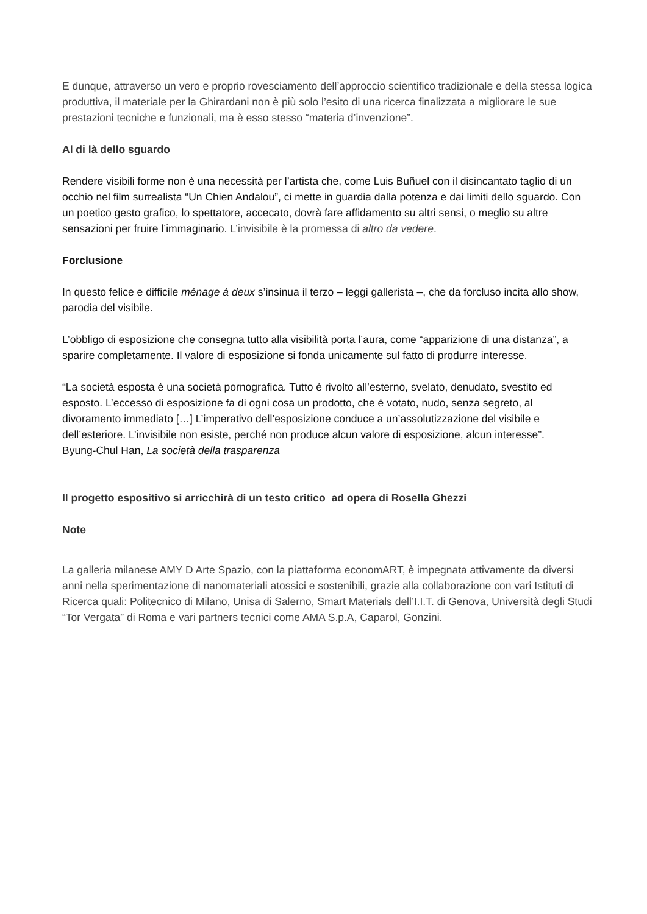E dunque, attraverso un vero e proprio rovesciamento dell’approccio scientifico tradizionale e della stessa logica produttiva, il materiale per la Ghirardani non è più solo l’esito di una ricerca finalizzata a migliorare le sue prestazioni tecniche e funzionali, ma è esso stesso “materia d’invenzione”.
Al di là dello sguardo
Rendere visibili forme non è una necessità per l’artista che, come Luis Buñuel con il disincantato taglio di un occhio nel film surrealista “Un Chien Andalou”, ci mette in guardia dalla potenza e dai limiti dello sguardo. Con un poetico gesto grafico, lo spettatore, accecato, dovrà fare affidamento su altri sensi, o meglio su altre sensazioni per fruire l’immaginario. L’invisibile è la promessa di altro da vedere.
Forclusione
In questo felice e difficile ménage à deux s’insinua il terzo – leggi gallerista –, che da forcluso incita allo show, parodia del visibile.
L’obbligo di esposizione che consegna tutto alla visibilità porta l’aura, come “apparizione di una distanza”, a sparire completamente. Il valore di esposizione si fonda unicamente sul fatto di produrre interesse.
“La società esposta è una società pornografica. Tutto è rivolto all’esterno, svelato, denudato, svestito ed esposto. L’eccesso di esposizione fa di ogni cosa un prodotto, che è votato, nudo, senza segreto, al divoramento immediato […] L’imperativo dell’esposizione conduce a un’assolutizzazione del visibile e dell’esteriore. L’invisibile non esiste, perché non produce alcun valore di esposizione, alcun interesse”.
Byung-Chul Han, La società della trasparenza
Il progetto espositivo si arricchirà di un testo critico ad opera di Rosella Ghezzi
Note
La galleria milanese AMY D Arte Spazio, con la piattaforma economART, è impegnata attivamente da diversi anni nella sperimentazione di nanomateriali atossici e sostenibili, grazie alla collaborazione con vari Istituti di Ricerca quali: Politecnico di Milano, Unisa di Salerno, Smart Materials dell’I.I.T. di Genova, Università degli Studi “Tor Vergata” di Roma e vari partners tecnici come AMA S.p.A, Caparol, Gonzini.